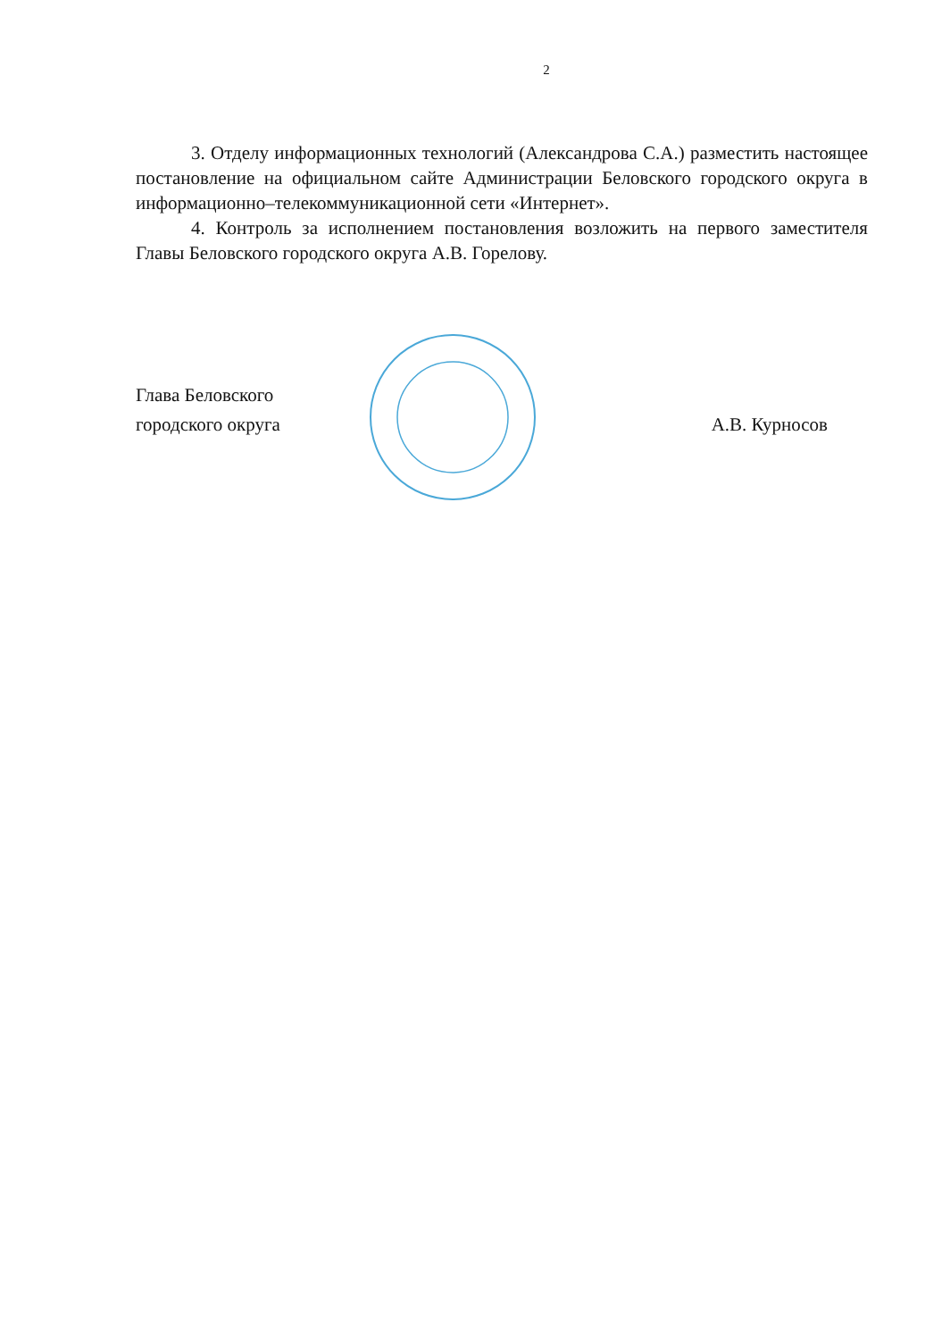2
3. Отделу информационных технологий (Александрова С.А.) разместить настоящее постановление на официальном сайте Администрации Беловского городского округа в информационно–телекоммуникационной сети «Интернет».
4. Контроль за исполнением постановления возложить на первого заместителя Главы Беловского городского округа А.В. Горелову.
Глава Беловского
городского округа
А.В. Курносов